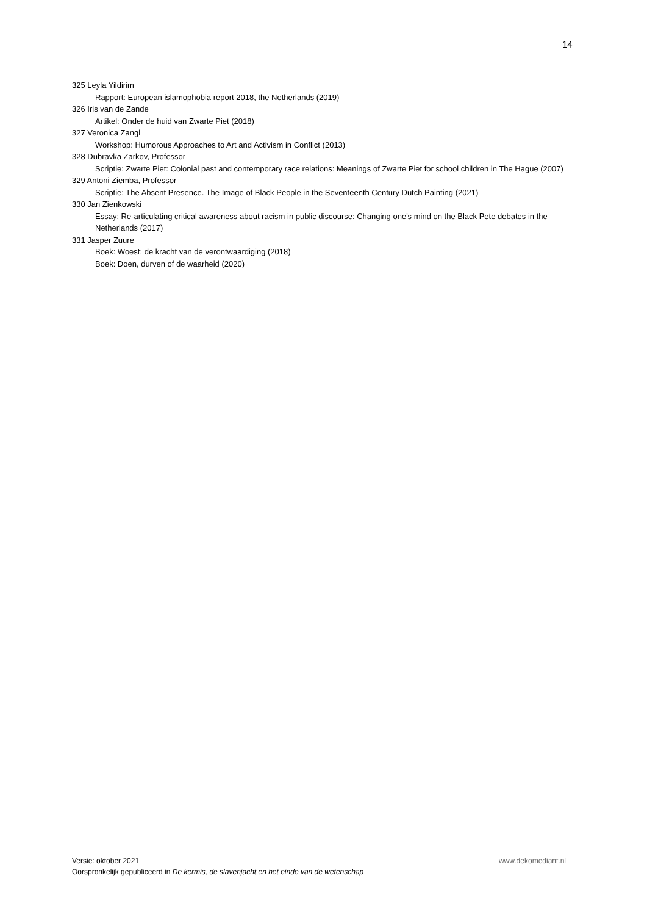14
325 Leyla Yildirim
Rapport: European islamophobia report 2018, the Netherlands (2019)
326 Iris van de Zande
Artikel: Onder de huid van Zwarte Piet (2018)
327 Veronica Zangl
Workshop: Humorous Approaches to Art and Activism in Conflict (2013)
328 Dubravka Zarkov, Professor
Scriptie: Zwarte Piet: Colonial past and contemporary race relations: Meanings of Zwarte Piet for school children in The Hague (2007)
329 Antoni Ziemba, Professor
Scriptie: The Absent Presence. The Image of Black People in the Seventeenth Century Dutch Painting (2021)
330 Jan Zienkowski
Essay: Re-articulating critical awareness about racism in public discourse: Changing one's mind on the Black Pete debates in the Netherlands (2017)
331 Jasper Zuure
Boek: Woest: de kracht van de verontwaardiging (2018)
Boek: Doen, durven of de waarheid (2020)
Versie: oktober 2021 www.dekomediant.nl
Oorspronkelijk gepubliceerd in De kermis, de slavenjacht en het einde van de wetenschap